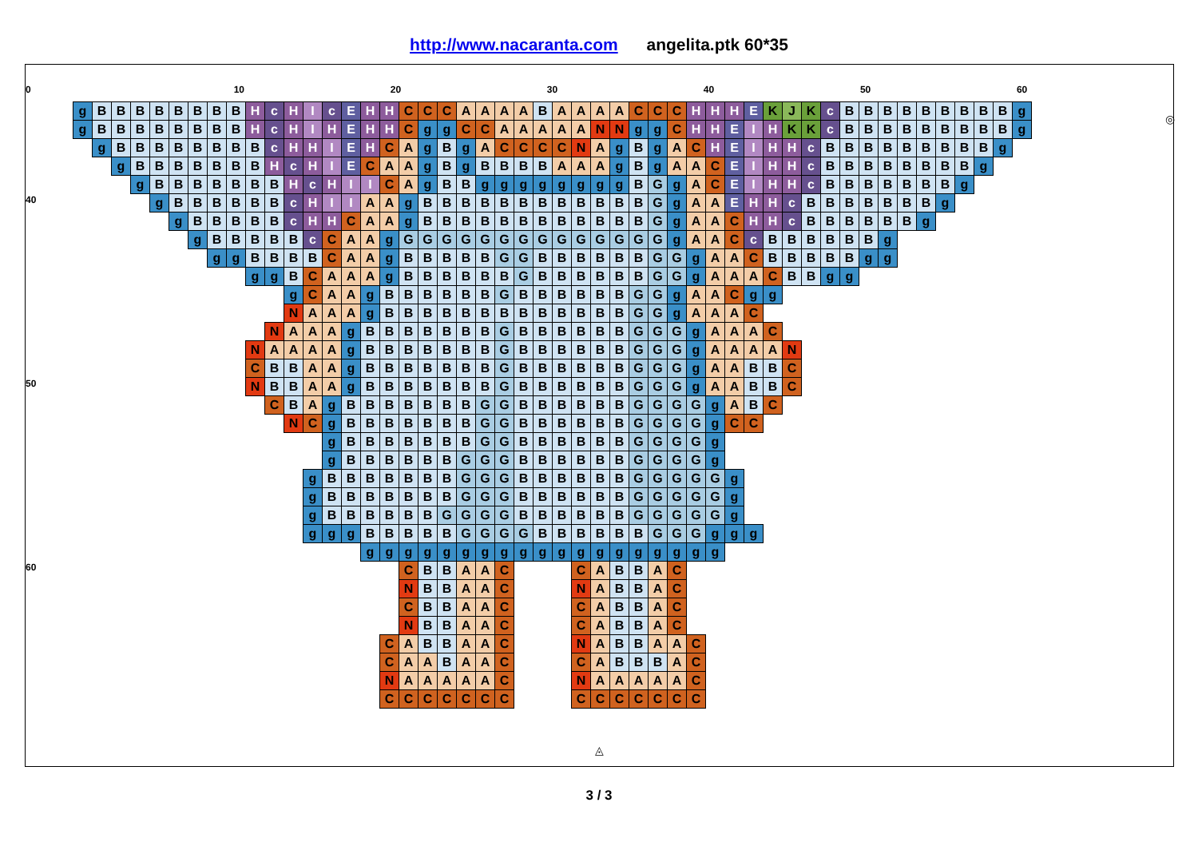http://www.nacaranta.com angelita.ptk 60*35
0 10 20 30 40 50 60
| | | g | B | B | B | B | B | B | B | B | H | c | H | I | c | E | H | H | C | C | C | A | A | A | A | B | A | A | A | A | C | C | C | H | H | H | E | K | J | K | c | B | B | B | B | B | B | B | B | B | g |
| | | g | B | B | B | B | B | B | B | B | H | c | H | I | H | E | H | H | C | g | g | C | C | A | A | A | A | A | N | N | g | g | C | H | H | E | I | H | K | K | c | B | B | B | B | B | B | B | B | B | g |
| | | | g | B | B | B | B | B | B | B | B | c | H | H | I | E | H | C | A | g | B | g | A | C | C | C | C | N | A | g | B | g | A | C | H | E | I | H | H | c | B | B | B | B | B | B | B | B | B | g | |
| | | | | g | B | B | B | B | B | B | B | H | c | H | I | E | C | A | A | g | B | g | B | B | B | B | A | A | A | g | B | g | A | A | C | E | I | H | H | c | B | B | B | B | B | B | B | B | g | | |
| | | | | | g | B | B | B | B | B | B | B | H | c | H | I | I | C | A | g | B | B | g | g | g | g | g | g | g | g | B | G | g | A | C | E | I | H | H | c | B | B | B | B | B | B | B | g | | | |
| 40 | | | | | | g | B | B | B | B | B | B | c | H | I | I | A | A | g | B | B | B | B | B | B | B | B | B | B | B | B | G | g | A | A | E | H | H | c | B | B | B | B | B | B | B | g | | | | |
| | | | | | | | g | B | B | B | B | B | c | H | H | C | A | A | g | B | B | B | B | B | B | B | B | B | B | B | B | G | g | A | A | C | H | H | c | B | B | B | B | B | B | g | | | | | |
| | | | | | | | | g | B | B | B | B | B | c | C | A | A | g | G | G | G | G | G | G | G | G | G | G | G | G | G | G | g | A | A | C | c | B | B | B | B | B | B | g | | | | | | | |
| | | | | | | | | | g | g | B | B | B | B | C | A | A | g | B | B | B | B | B | G | G | B | B | B | B | B | B | G | G | g | A | A | C | B | B | B | B | B | g | g | | | | | | | |
| | | | | | | | | | | | g | g | B | C | A | A | A | g | B | B | B | B | B | B | G | B | B | B | B | B | B | G | G | g | A | A | A | C | B | B | g | g | | | | | | | | | |
| | | | | | | | | | | | | | g | C | A | A | g | B | B | B | B | B | B | G | B | B | B | B | B | B | G | G | g | A | A | C | g | g | | | | | | | | | | | | | |
| | | | | | | | | | | | | | N | A | A | A | g | B | B | B | B | B | B | B | B | B | B | B | B | B | G | G | g | A | A | A | C | | | | | | | | | | | | | | |
| | | | | | | | | | | | | N | A | A | A | g | B | B | B | B | B | B | B | G | B | B | B | B | B | B | G | G | G | g | A | A | A | C | | | | | | | | | | | | | |
| | | | | | | | | | | | N | A | A | A | A | g | B | B | B | B | B | B | B | G | B | B | B | B | B | B | G | G | G | g | A | A | A | A | N | | | | | | | | | | | | |
| | | | | | | | | | | | C | B | B | A | A | g | B | B | B | B | B | B | B | G | B | B | B | B | B | B | G | G | G | g | A | A | B | B | C | | | | | | | | | | | | |
| 50 | | | | | | | | | | | N | B | B | A | A | g | B | B | B | B | B | B | B | G | B | B | B | B | B | B | G | G | G | g | A | A | B | B | C | | | | | | | | | | | | |
| | | | | | | | | | | | | C | B | A | g | B | B | B | B | B | B | B | G | G | B | B | B | B | B | B | G | G | G | G | g | A | B | C | | | | | | | | | | | | | |
| | | | | | | | | | | | | | N | C | g | B | B | B | B | B | B | B | G | G | B | B | B | B | B | B | G | G | G | G | g | C | C | | | | | | | | | | | | | | |
| | | | | | | | | | | | | | | | g | B | B | B | B | B | B | B | G | G | B | B | B | B | B | B | G | G | G | G | g | | | | | | | | | | | | | | | | |
| | | | | | | | | | | | | | | | g | B | B | B | B | B | B | G | G | G | B | B | B | B | B | B | G | G | G | G | g | | | | | | | | | | | | | | | | |
| | | | | | | | | | | | | | | g | B | B | B | B | B | B | B | G | G | G | B | B | B | B | B | B | G | G | G | G | G | g | | | | | | | | | | | | | | | |
| | | | | | | | | | | | | | | g | B | B | B | B | B | B | B | G | G | G | B | B | B | B | B | B | G | G | G | G | G | g | | | | | | | | | | | | | | | |
| | | | | | | | | | | | | | | g | B | B | B | B | B | B | G | G | G | G | B | B | B | B | B | B | G | G | G | G | G | g | | | | | | | | | | | | | | | |
| | | | | | | | | | | | | | | g | g | g | B | B | B | B | B | G | G | G | G | B | B | B | B | B | B | G | G | G | g | g | g | | | | | | | | | | | | | | |
| | | | | | | | | | | | | | | | | | g | g | g | g | g | g | g | g | g | g | g | g | g | g | g | g | g | g | g | | | | | | | | | | | | | | | | |
| 60 | | | | | | | | | | | | | | | | | | | C | B | B | A | A | C | | | | C | A | B | B | A | C | | | | | | | | | | | | | | | | | | |
| | | | | | | | | | | | | | | | | | | | N | B | B | A | A | C | | | | N | A | B | B | A | C | | | | | | | | | | | | | | | | | | |
| | | | | | | | | | | | | | | | | | | | C | B | B | A | A | C | | | | C | A | B | B | A | C | | | | | | | | | | | | | | | | | | |
| | | | | | | | | | | | | | | | | | | | N | B | B | A | A | C | | | | C | A | B | B | A | C | | | | | | | | | | | | | | | | | | |
| | | | | | | | | | | | | | | | | | | C | A | B | B | A | A | C | | | | N | A | B | B | A | A | C | | | | | | | | | | | | | | | | | |
| | | | | | | | | | | | | | | | | | | C | A | A | B | A | A | C | | | | C | A | B | B | B | A | C | | | | | | | | | | | | | | | | | |
| | | | | | | | | | | | | | | | | | | N | A | A | A | A | A | C | | | | N | A | A | A | A | A | C | | | | | | | | | | | | | | | | | |
| | | | | | | | | | | | | | | | | | | C | C | C | C | C | C | C | | | | C | C | C | C | C | C | C | | | | | | | | | | | | | | | | | |
◎
◬
3 / 3